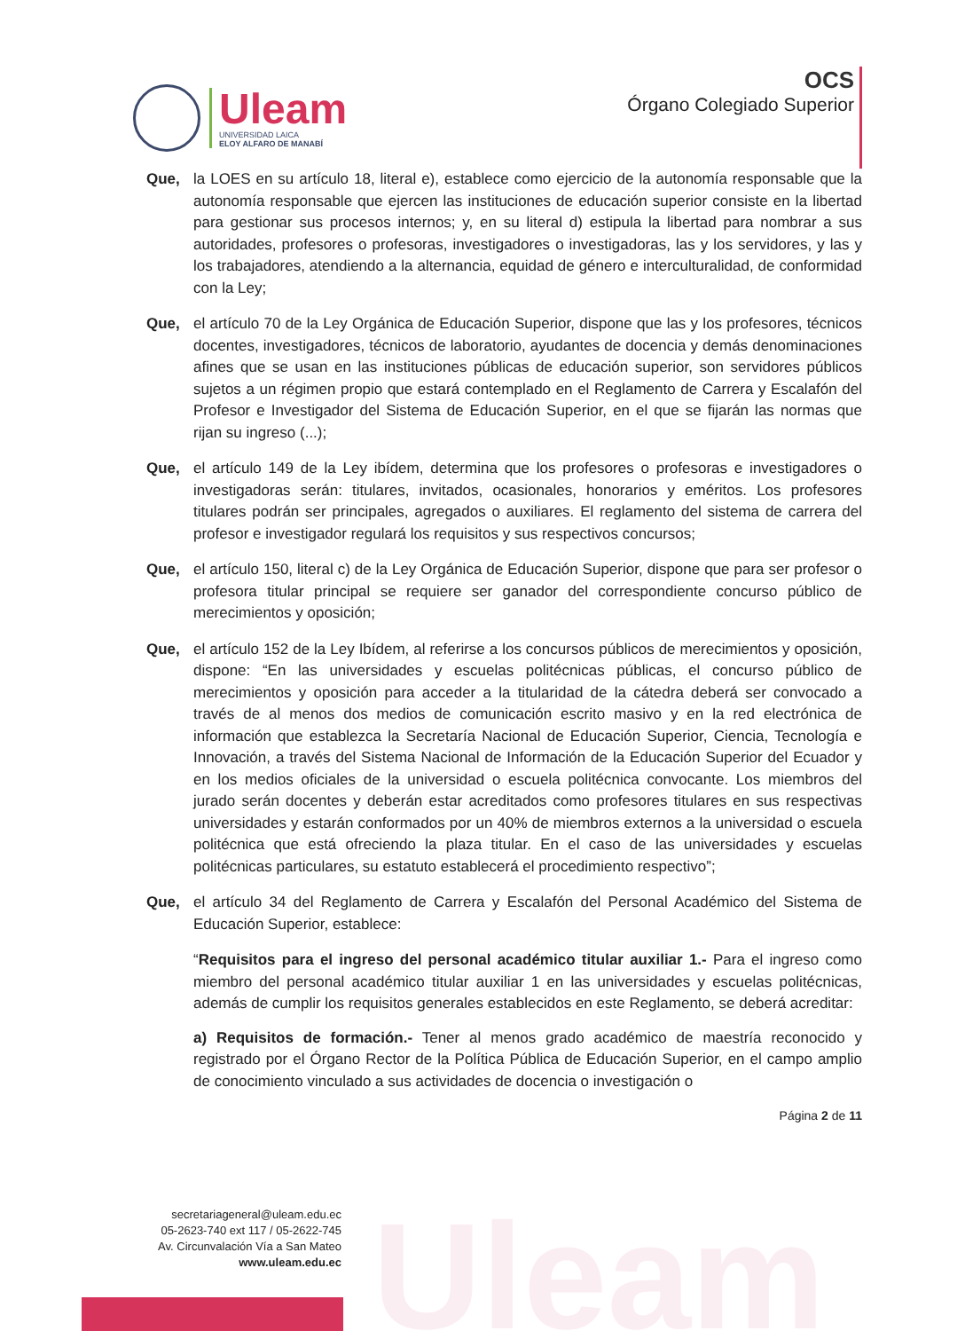Uleam
UNIVERSIDAD LAICA
ELOY ALFARO DE MANABÍ
OCS
Órgano Colegiado Superior
Que, la LOES en su artículo 18, literal e), establece como ejercicio de la autonomía responsable que la autonomía responsable que ejercen las instituciones de educación superior consiste en la libertad para gestionar sus procesos internos; y, en su literal d) estipula la libertad para nombrar a sus autoridades, profesores o profesoras, investigadores o investigadoras, las y los servidores, y las y los trabajadores, atendiendo a la alternancia, equidad de género e interculturalidad, de conformidad con la Ley;
Que, el artículo 70 de la Ley Orgánica de Educación Superior, dispone que las y los profesores, técnicos docentes, investigadores, técnicos de laboratorio, ayudantes de docencia y demás denominaciones afines que se usan en las instituciones públicas de educación superior, son servidores públicos sujetos a un régimen propio que estará contemplado en el Reglamento de Carrera y Escalafón del Profesor e Investigador del Sistema de Educación Superior, en el que se fijarán las normas que rijan su ingreso (...);
Que, el artículo 149 de la Ley ibídem, determina que los profesores o profesoras e investigadores o investigadoras serán: titulares, invitados, ocasionales, honorarios y eméritos. Los profesores titulares podrán ser principales, agregados o auxiliares. El reglamento del sistema de carrera del profesor e investigador regulará los requisitos y sus respectivos concursos;
Que, el artículo 150, literal c) de la Ley Orgánica de Educación Superior, dispone que para ser profesor o profesora titular principal se requiere ser ganador del correspondiente concurso público de merecimientos y oposición;
Que, el artículo 152 de la Ley Ibídem, al referirse a los concursos públicos de merecimientos y oposición, dispone: “En las universidades y escuelas politécnicas públicas, el concurso público de merecimientos y oposición para acceder a la titularidad de la cátedra deberá ser convocado a través de al menos dos medios de comunicación escrito masivo y en la red electrónica de información que establezca la Secretaría Nacional de Educación Superior, Ciencia, Tecnología e Innovación, a través del Sistema Nacional de Información de la Educación Superior del Ecuador y en los medios oficiales de la universidad o escuela politécnica convocante. Los miembros del jurado serán docentes y deberán estar acreditados como profesores titulares en sus respectivas universidades y estarán conformados por un 40% de miembros externos a la universidad o escuela politécnica que está ofreciendo la plaza titular. En el caso de las universidades y escuelas politécnicas particulares, su estatuto establecerá el procedimiento respectivo”;
Que, el artículo 34 del Reglamento de Carrera y Escalafón del Personal Académico del Sistema de Educación Superior, establece:
“Requisitos para el ingreso del personal académico titular auxiliar 1.- Para el ingreso como miembro del personal académico titular auxiliar 1 en las universidades y escuelas politécnicas, además de cumplir los requisitos generales establecidos en este Reglamento, se deberá acreditar:
a) Requisitos de formación.- Tener al menos grado académico de maestría reconocido y registrado por el Órgano Rector de la Política Pública de Educación Superior, en el campo amplio de conocimiento vinculado a sus actividades de docencia o investigación o
Página 2 de 11
Uleam
secretariageneral@uleam.edu.ec
05-2623-740 ext 117 / 05-2622-745
Av. Circunvalación Vía a San Mateo
www.uleam.edu.ec